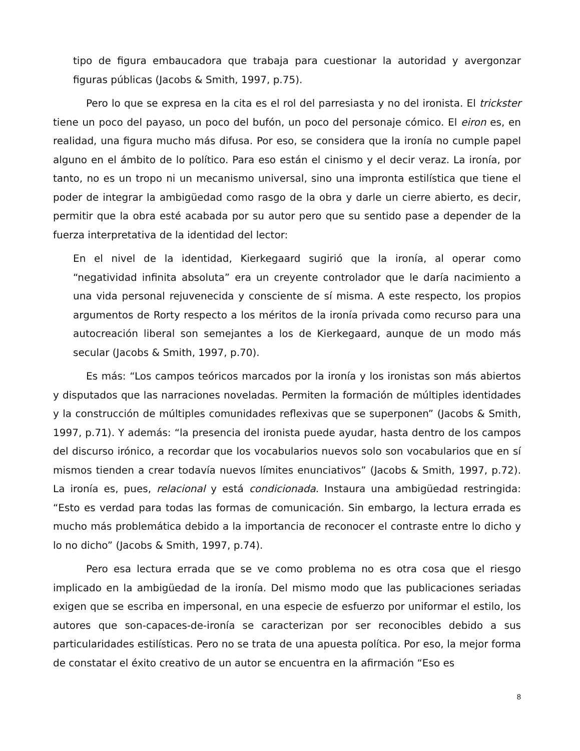tipo de figura embaucadora que trabaja para cuestionar la autoridad y avergonzar figuras públicas (Jacobs & Smith, 1997, p.75).
Pero lo que se expresa en la cita es el rol del parresiasta y no del ironista. El trickster tiene un poco del payaso, un poco del bufón, un poco del personaje cómico. El eiron es, en realidad, una figura mucho más difusa. Por eso, se considera que la ironía no cumple papel alguno en el ámbito de lo político. Para eso están el cinismo y el decir veraz. La ironía, por tanto, no es un tropo ni un mecanismo universal, sino una impronta estilística que tiene el poder de integrar la ambigüedad como rasgo de la obra y darle un cierre abierto, es decir, permitir que la obra esté acabada por su autor pero que su sentido pase a depender de la fuerza interpretativa de la identidad del lector:
En el nivel de la identidad, Kierkegaard sugirió que la ironía, al operar como “negatividad infinita absoluta” era un creyente controlador que le daría nacimiento a una vida personal rejuvenecida y consciente de sí misma. A este respecto, los propios argumentos de Rorty respecto a los méritos de la ironía privada como recurso para una autocreación liberal son semejantes a los de Kierkegaard, aunque de un modo más secular (Jacobs & Smith, 1997, p.70).
Es más: “Los campos teóricos marcados por la ironía y los ironistas son más abiertos y disputados que las narraciones noveladas. Permiten la formación de múltiples identidades y la construcción de múltiples comunidades reflexivas que se superponen” (Jacobs & Smith, 1997, p.71). Y además: “la presencia del ironista puede ayudar, hasta dentro de los campos del discurso irónico, a recordar que los vocabularios nuevos solo son vocabularios que en sí mismos tienden a crear todavía nuevos límites enunciativos” (Jacobs & Smith, 1997, p.72). La ironía es, pues, relacional y está condicionada. Instaura una ambigüedad restringida: “Esto es verdad para todas las formas de comunicación. Sin embargo, la lectura errada es mucho más problemática debido a la importancia de reconocer el contraste entre lo dicho y lo no dicho” (Jacobs & Smith, 1997, p.74).
Pero esa lectura errada que se ve como problema no es otra cosa que el riesgo implicado en la ambigüedad de la ironía. Del mismo modo que las publicaciones seriadas exigen que se escriba en impersonal, en una especie de esfuerzo por uniformar el estilo, los autores que son-capaces-de-ironía se caracterizan por ser reconocibles debido a sus particularidades estilísticas. Pero no se trata de una apuesta política. Por eso, la mejor forma de constatar el éxito creativo de un autor se encuentra en la afirmación “Eso es
8